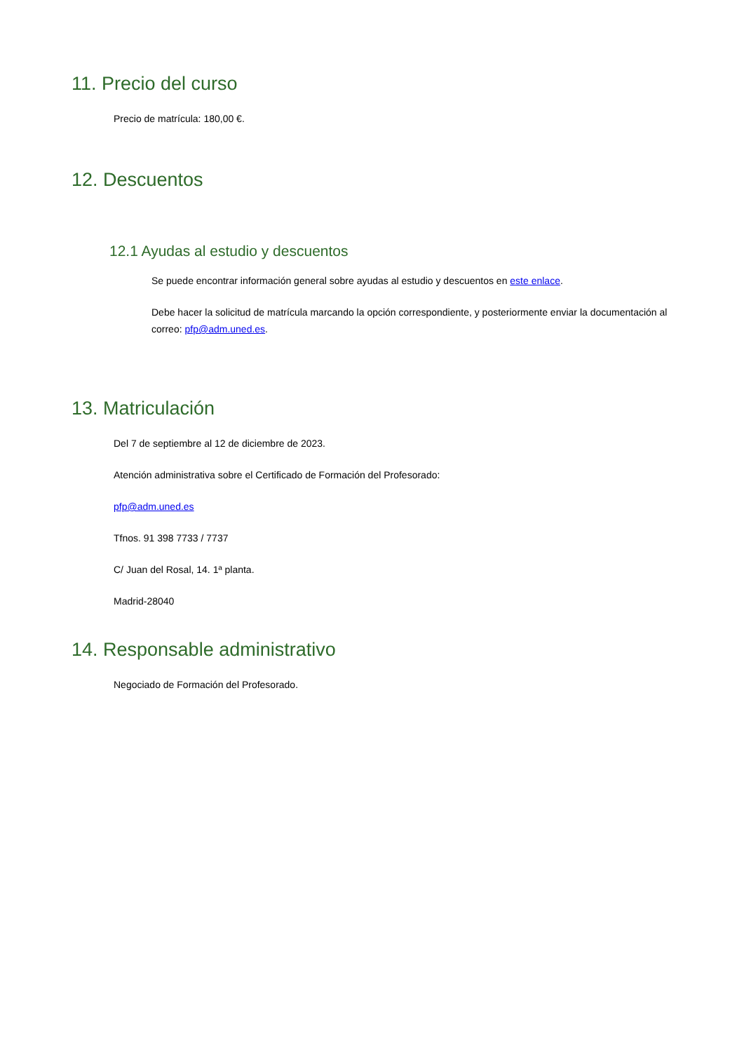11. Precio del curso
Precio de matrícula: 180,00 €.
12. Descuentos
12.1 Ayudas al estudio y descuentos
Se puede encontrar información general sobre ayudas al estudio y descuentos en este enlace.
Debe hacer la solicitud de matrícula marcando la opción correspondiente, y posteriormente enviar la documentación al correo: pfp@adm.uned.es.
13. Matriculación
Del 7 de septiembre al 12 de diciembre de 2023.
Atención administrativa sobre el Certificado de Formación del Profesorado:
pfp@adm.uned.es
Tfnos. 91 398 7733 / 7737
C/ Juan del Rosal, 14. 1ª planta.
Madrid-28040
14. Responsable administrativo
Negociado de Formación del Profesorado.